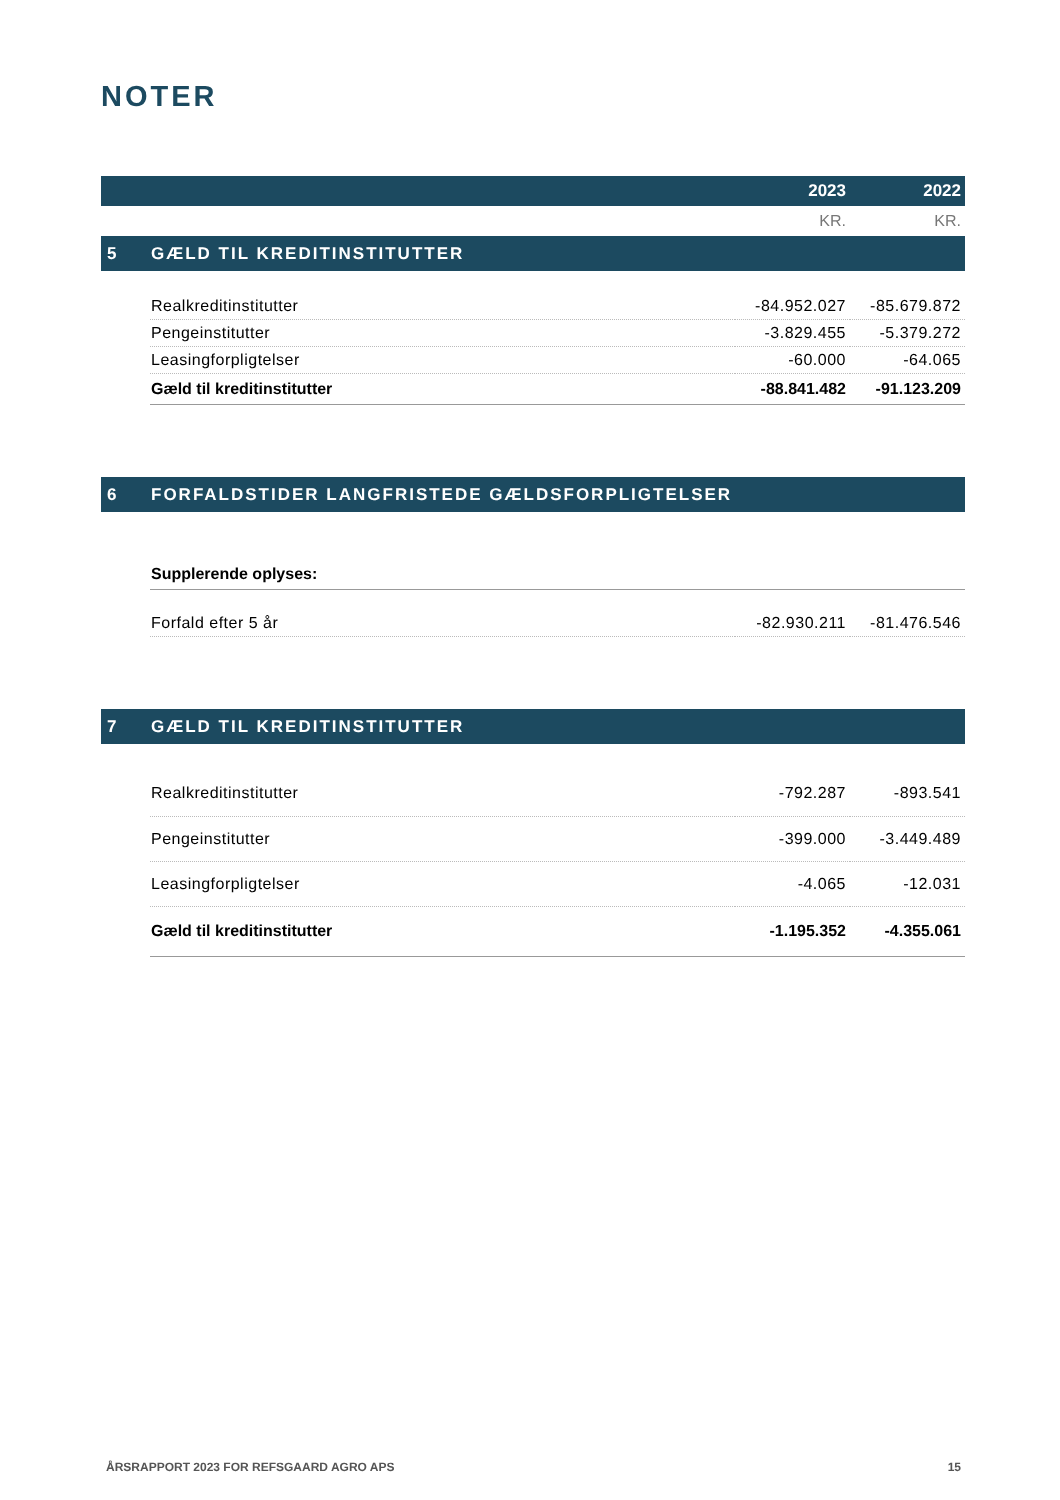NOTER
| | | 2023 | 2022 |
| | | KR. | KR. |
| 5 | GÆLD TIL KREDITINSTITUTTER | | |
| | Realkreditinstitutter | -84.952.027 | -85.679.872 |
| | Pengeinstitutter | -3.829.455 | -5.379.272 |
| | Leasingforpligtelser | -60.000 | -64.065 |
| | Gæld til kreditinstitutter | -88.841.482 | -91.123.209 |
| 6 | FORFALDSTIDER LANGFRISTEDE GÆLDSFORPLIGTELSER | | |
| | Supplerende oplyses: | | |
| | Forfald efter 5 år | -82.930.211 | -81.476.546 |
| 7 | GÆLD TIL KREDITINSTITUTTER | | |
| | Realkreditinstitutter | -792.287 | -893.541 |
| | Pengeinstitutter | -399.000 | -3.449.489 |
| | Leasingforpligtelser | -4.065 | -12.031 |
| | Gæld til kreditinstitutter | -1.195.352 | -4.355.061 |
ÅRSRAPPORT 2023 FOR REFSGAARD AGRO APS 15